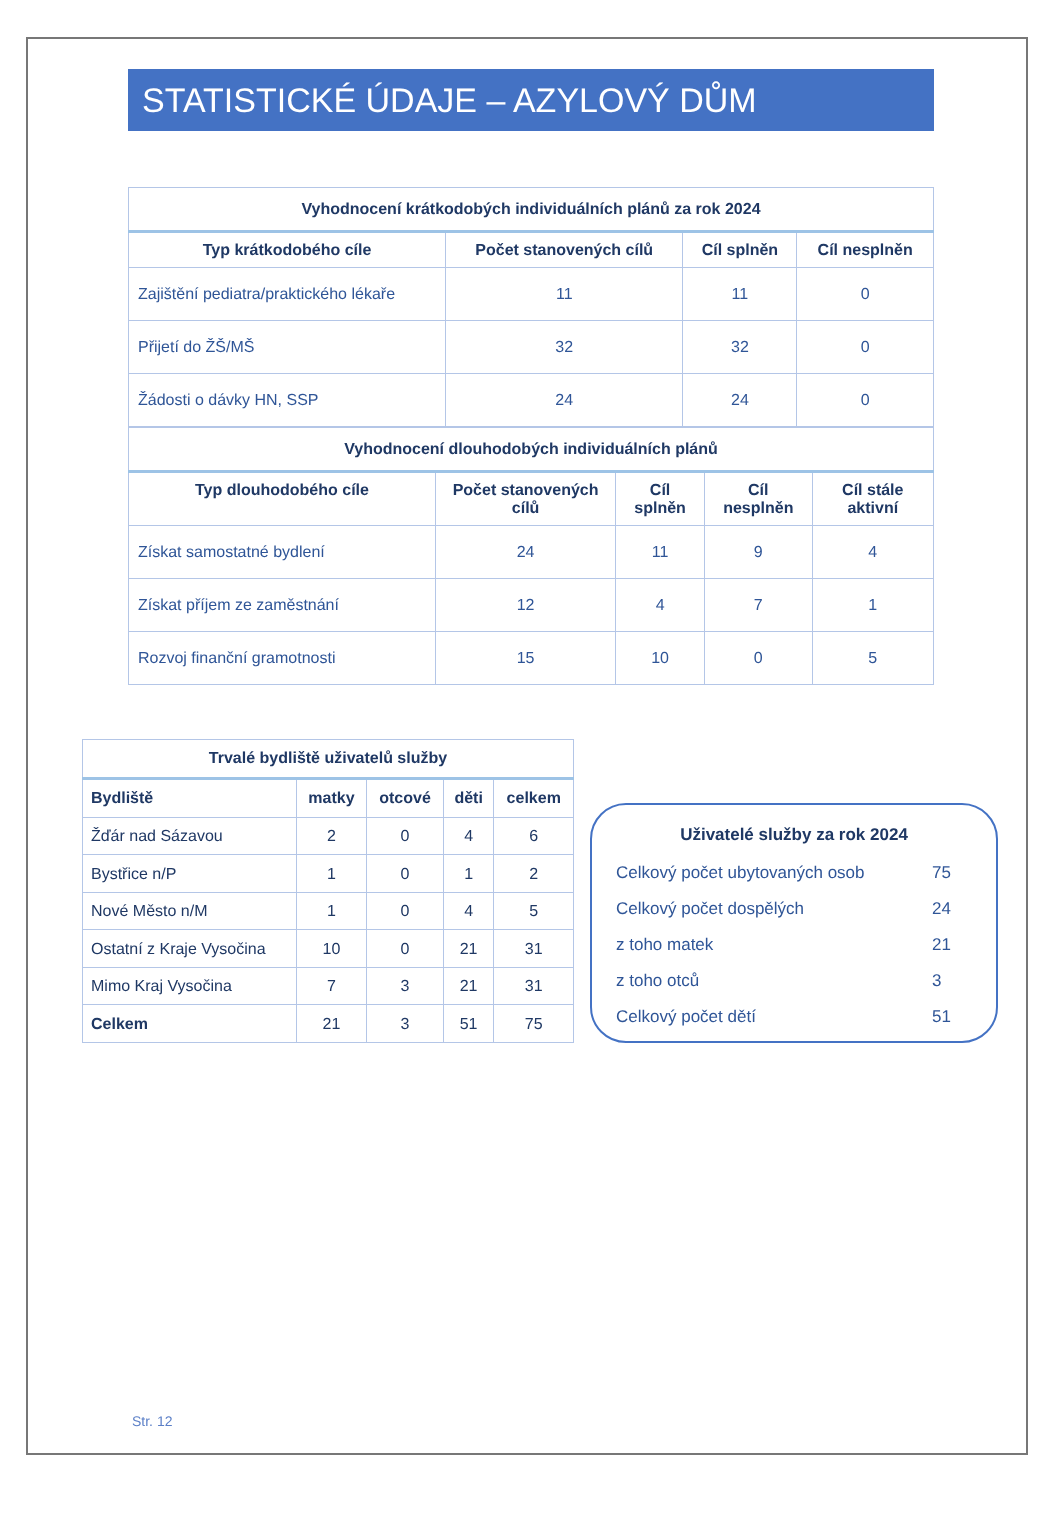STATISTICKÉ ÚDAJE – AZYLOVÝ DŮM
| Vyhodnocení krátkodobých individuálních plánů za rok 2024 | | | |
| --- | --- | --- | --- |
| Typ krátkodobého cíle | Počet stanovených cílů | Cíl splněn | Cíl nesplněn |
| Zajištění pediatra/praktického lékaře | 11 | 11 | 0 |
| Přijetí do ŽŠ/MŠ | 32 | 32 | 0 |
| Žádosti o dávky HN, SSP | 24 | 24 | 0 |
| Vyhodnocení dlouhodobých individuálních plánů | | | | |
| --- | --- | --- | --- | --- |
| Typ dlouhodobého cíle | Počet stanovených cílů | Cíl splněn | Cíl nesplněn | Cíl stále aktivní |
| Získat samostatné bydlení | 24 | 11 | 9 | 4 |
| Získat příjem ze zaměstnání | 12 | 4 | 7 | 1 |
| Rozvoj finanční gramotnosti | 15 | 10 | 0 | 5 |
| Trvalé bydliště uživatelů služby | | | | |
| --- | --- | --- | --- | --- |
| Bydliště | matky | otcové | děti | celkem |
| Žďár nad Sázavou | 2 | 0 | 4 | 6 |
| Bystřice n/P | 1 | 0 | 1 | 2 |
| Nové Město n/M | 1 | 0 | 4 | 5 |
| Ostatní z Kraje Vysočina | 10 | 0 | 21 | 31 |
| Mimo Kraj Vysočina | 7 | 3 | 21 | 31 |
| Celkem | 21 | 3 | 51 | 75 |
Uživatelé služby za rok 2024
Celkový počet ubytovaných osob 75
Celkový počet dospělých 24
z toho matek 21
z toho otců 3
Celkový počet dětí 51
Str. 12